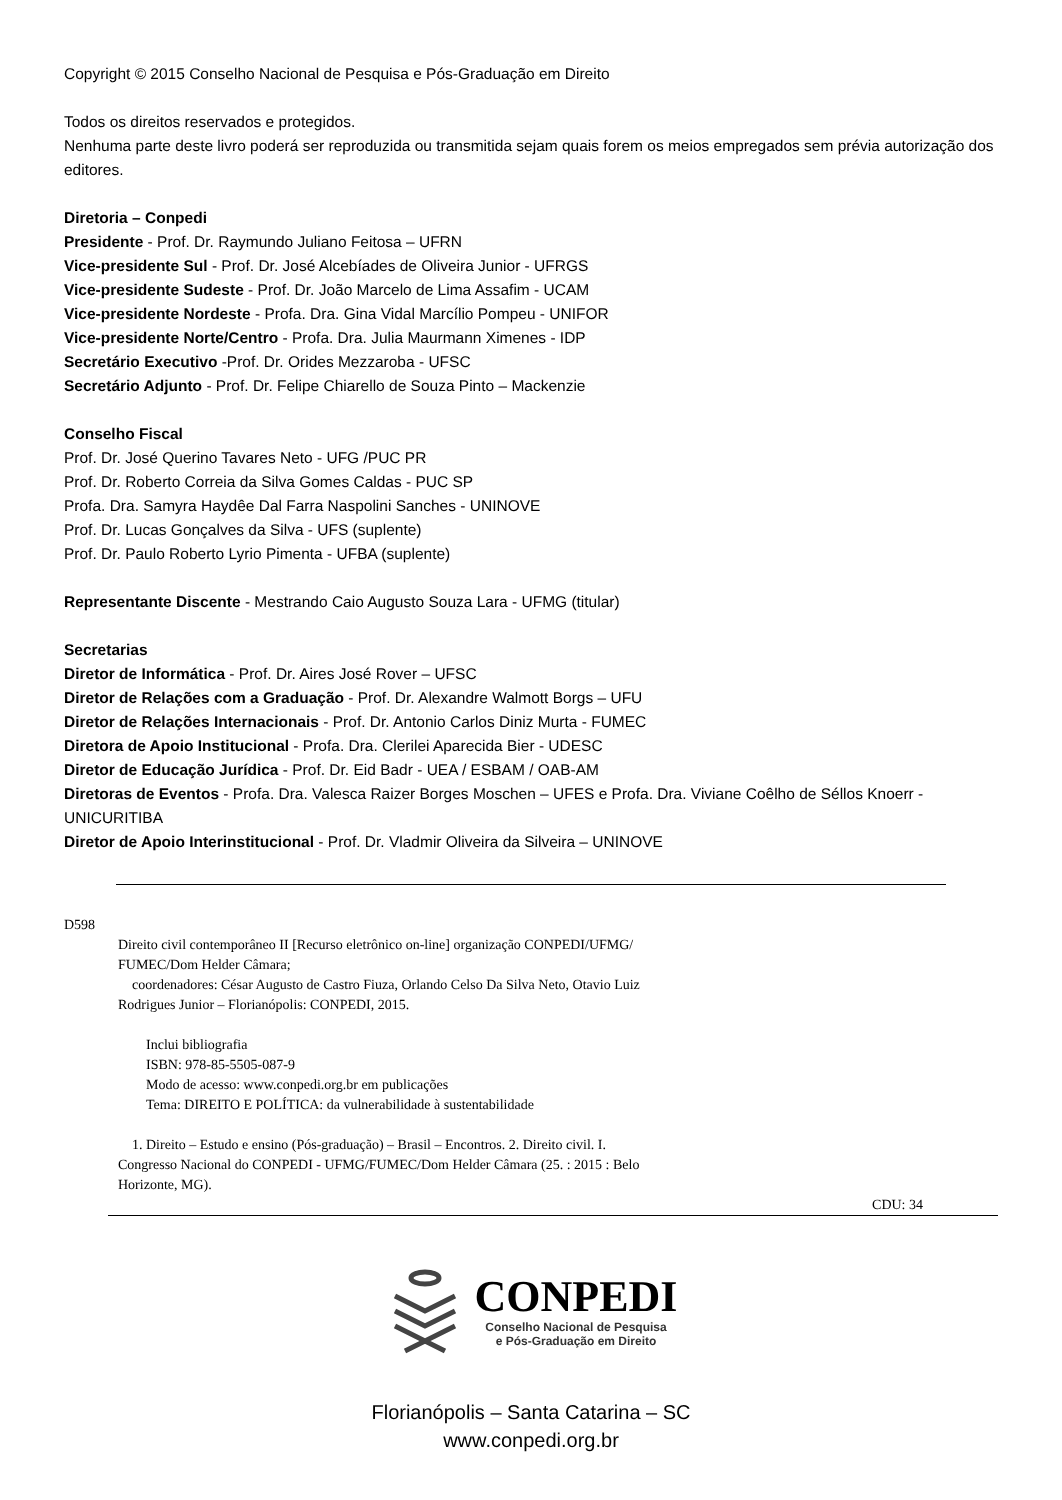Copyright © 2015 Conselho Nacional de Pesquisa e Pós-Graduação em Direito
Todos os direitos reservados e protegidos.
Nenhuma parte deste livro poderá ser reproduzida ou transmitida sejam quais forem os meios empregados sem prévia autorização dos editores.
Diretoria – Conpedi
Presidente - Prof. Dr. Raymundo Juliano Feitosa – UFRN
Vice-presidente Sul - Prof. Dr. José Alcebíades de Oliveira Junior - UFRGS
Vice-presidente Sudeste - Prof. Dr. João Marcelo de Lima Assafim - UCAM
Vice-presidente Nordeste - Profa. Dra. Gina Vidal Marcílio Pompeu - UNIFOR
Vice-presidente Norte/Centro - Profa. Dra. Julia Maurmann Ximenes - IDP
Secretário Executivo -Prof. Dr. Orides Mezzaroba - UFSC
Secretário Adjunto - Prof. Dr. Felipe Chiarello de Souza Pinto – Mackenzie
Conselho Fiscal
Prof. Dr. José Querino Tavares Neto - UFG /PUC PR
Prof. Dr. Roberto Correia da Silva Gomes Caldas - PUC SP
Profa. Dra. Samyra Haydêe Dal Farra Naspolini Sanches - UNINOVE
Prof. Dr. Lucas Gonçalves da Silva - UFS (suplente)
Prof. Dr. Paulo Roberto Lyrio Pimenta - UFBA (suplente)
Representante Discente - Mestrando Caio Augusto Souza Lara - UFMG (titular)
Secretarias
Diretor de Informática - Prof. Dr. Aires José Rover – UFSC
Diretor de Relações com a Graduação - Prof. Dr. Alexandre Walmott Borgs – UFU
Diretor de Relações Internacionais - Prof. Dr. Antonio Carlos Diniz Murta - FUMEC
Diretora de Apoio Institucional - Profa. Dra. Clerilei Aparecida Bier - UDESC
Diretor de Educação Jurídica - Prof. Dr. Eid Badr - UEA / ESBAM / OAB-AM
Diretoras de Eventos - Profa. Dra. Valesca Raizer Borges Moschen – UFES e Profa. Dra. Viviane Coêlho de Séllos Knoerr - UNICURITIBA
Diretor de Apoio Interinstitucional - Prof. Dr. Vladmir Oliveira da Silveira – UNINOVE
D598
Direito civil contemporâneo II [Recurso eletrônico on-line] organização CONPEDI/UFMG/
FUMEC/Dom Helder Câmara;
coordenadores: César Augusto de Castro Fiuza, Orlando Celso Da Silva Neto, Otavio Luiz
Rodrigues Junior – Florianópolis: CONPEDI, 2015.
Inclui bibliografia
ISBN: 978-85-5505-087-9
Modo de acesso: www.conpedi.org.br em publicações
Tema: DIREITO E POLÍTICA: da vulnerabilidade à sustentabilidade
1. Direito – Estudo e ensino (Pós-graduação) – Brasil – Encontros. 2. Direito civil. I.
Congresso Nacional do CONPEDI - UFMG/FUMEC/Dom Helder Câmara (25. : 2015 : Belo
Horizonte, MG).
CDU: 34
CONPEDI
Conselho Nacional de Pesquisa
e Pós-Graduação em Direito
Florianópolis – Santa Catarina – SC
www.conpedi.org.br